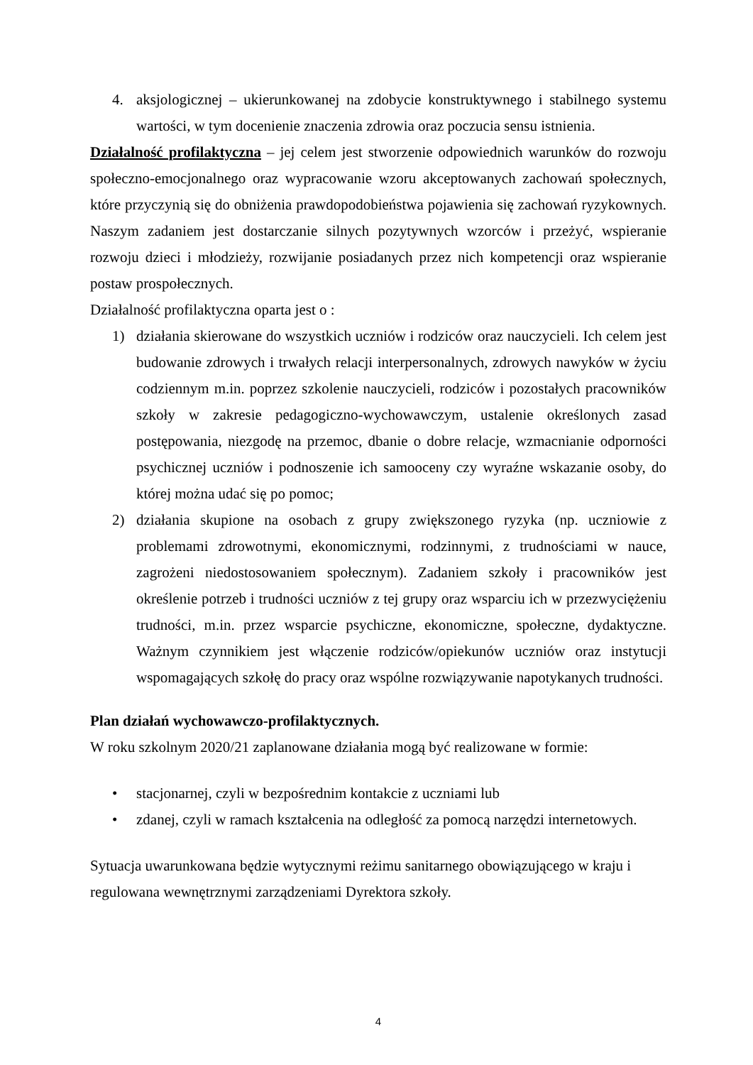4. aksjologicznej – ukierunkowanej na zdobycie konstruktywnego i stabilnego systemu wartości, w tym docenienie znaczenia zdrowia oraz poczucia sensu istnienia.
Działalność profilaktyczna – jej celem jest stworzenie odpowiednich warunków do rozwoju społeczno-emocjonalnego oraz wypracowanie wzoru akceptowanych zachowań społecznych, które przyczynią się do obniżenia prawdopodobieństwa pojawienia się zachowań ryzykownych. Naszym zadaniem jest dostarczanie silnych pozytywnych wzorców i przeżyć, wspieranie rozwoju dzieci i młodzieży, rozwijanie posiadanych przez nich kompetencji oraz wspieranie postaw prospołecznych.
Działalność profilaktyczna oparta jest o :
1) działania skierowane do wszystkich uczniów i rodziców oraz nauczycieli. Ich celem jest budowanie zdrowych i trwałych relacji interpersonalnych, zdrowych nawyków w życiu codziennym m.in. poprzez szkolenie nauczycieli, rodziców i pozostałych pracowników szkoły w zakresie pedagogiczno-wychowawczym, ustalenie określonych zasad postępowania, niezgodę na przemoc, dbanie o dobre relacje, wzmacnianie odporności psychicznej uczniów i podnoszenie ich samooceny czy wyraźne wskazanie osoby, do której można udać się po pomoc;
2) działania skupione na osobach z grupy zwiększonego ryzyka (np. uczniowie z problemami zdrowotnymi, ekonomicznymi, rodzinnymi, z trudnościami w nauce, zagrożeni niedostosowaniem społecznym). Zadaniem szkoły i pracowników jest określenie potrzeb i trudności uczniów z tej grupy oraz wsparciu ich w przezwyciężeniu trudności, m.in. przez wsparcie psychiczne, ekonomiczne, społeczne, dydaktyczne. Ważnym czynnikiem jest włączenie rodziców/opiekunów uczniów oraz instytucji wspomagających szkołę do pracy oraz wspólne rozwiązywanie napotykanych trudności.
Plan działań wychowawczo-profilaktycznych.
W roku szkolnym 2020/21 zaplanowane działania mogą być realizowane w formie:
• stacjonarnej, czyli w bezpośrednim kontakcie z uczniami lub
• zdanej, czyli w ramach kształcenia na odległość za pomocą narzędzi internetowych.
Sytuacja uwarunkowana będzie wytycznymi reżimu sanitarnego obowiązującego w kraju i regulowana wewnętrznymi zarządzeniami Dyrektora szkoły.
4